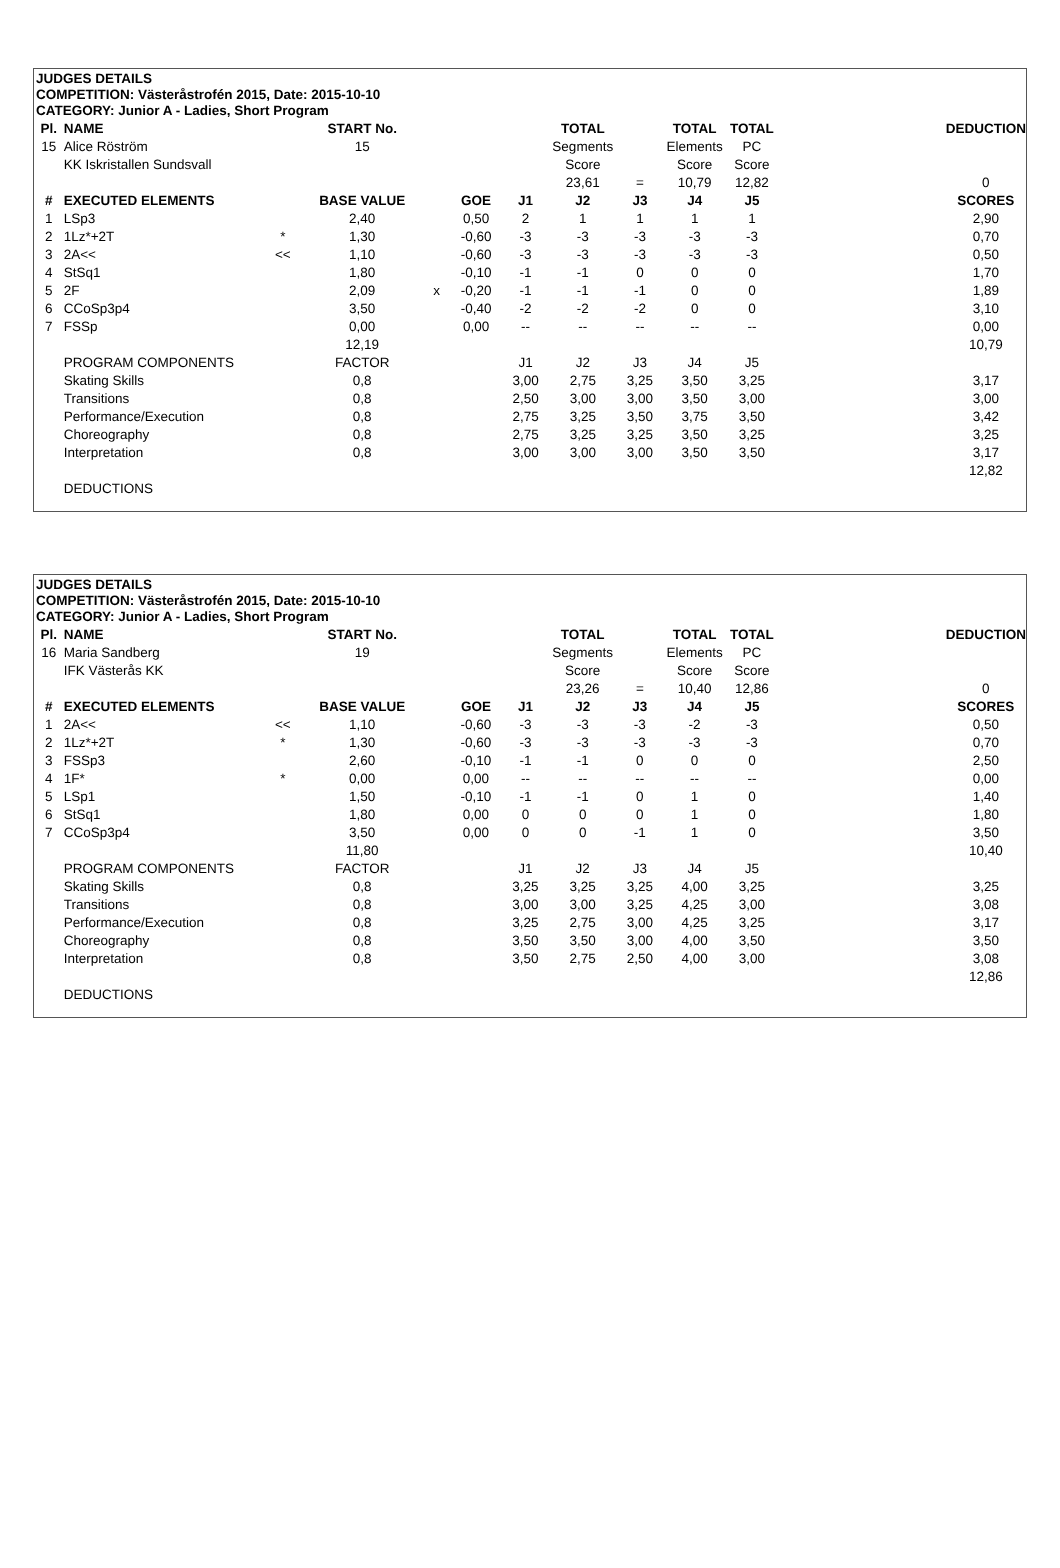JUDGES DETAILS
COMPETITION: Västeråstrofén 2015, Date: 2015-10-10
CATEGORY: Junior A - Ladies, Short Program
| Pl. | NAME | | START No. | | | | TOTAL | | TOTAL | TOTAL | | DEDUCTION |
| 15 | Alice Röström | | 15 | | | | Segments | | Elements | PC | | |
| | KK Iskristallen Sundsvall | | | | | | Score | | Score | Score | | |
| | | | | | | | 23,61 | = | 10,79 | 12,82 | | 0 |
| # | EXECUTED ELEMENTS | | BASE VALUE | | GOE | J1 | J2 | J3 | J4 | J5 | | SCORES |
| 1 | LSp3 | | 2,40 | | 0,50 | 2 | 1 | 1 | 1 | 1 | | 2,90 |
| 2 | 1Lz*+2T | * | 1,30 | | -0,60 | -3 | -3 | -3 | -3 | -3 | | 0,70 |
| 3 | 2A<< | << | 1,10 | | -0,60 | -3 | -3 | -3 | -3 | -3 | | 0,50 |
| 4 | StSq1 | | 1,80 | | -0,10 | -1 | -1 | 0 | 0 | 0 | | 1,70 |
| 5 | 2F | | 2,09 | x | -0,20 | -1 | -1 | -1 | 0 | 0 | | 1,89 |
| 6 | CCoSp3p4 | | 3,50 | | -0,40 | -2 | -2 | -2 | 0 | 0 | | 3,10 |
| 7 | FSSp | | 0,00 | | 0,00 | -- | -- | -- | -- | -- | | 0,00 |
| | | | 12,19 | | | | | | | | | 10,79 |
| | PROGRAM COMPONENTS | | FACTOR | | | J1 | J2 | J3 | J4 | J5 | | |
| | Skating Skills | | 0,8 | | | 3,00 | 2,75 | 3,25 | 3,50 | 3,25 | | 3,17 |
| | Transitions | | 0,8 | | | 2,50 | 3,00 | 3,00 | 3,50 | 3,00 | | 3,00 |
| | Performance/Execution | | 0,8 | | | 2,75 | 3,25 | 3,50 | 3,75 | 3,50 | | 3,42 |
| | Choreography | | 0,8 | | | 2,75 | 3,25 | 3,25 | 3,50 | 3,25 | | 3,25 |
| | Interpretation | | 0,8 | | | 3,00 | 3,00 | 3,00 | 3,50 | 3,50 | | 3,17 |
| | | | | | | | | | | | | 12,82 |
| | DEDUCTIONS | | | | | | | | | | | |
JUDGES DETAILS
COMPETITION: Västeråstrofén 2015, Date: 2015-10-10
CATEGORY: Junior A - Ladies, Short Program
| Pl. | NAME | | START No. | | | | TOTAL | | TOTAL | TOTAL | | DEDUCTION |
| 16 | Maria Sandberg | | 19 | | | | Segments | | Elements | PC | | |
| | IFK Västerås KK | | | | | | Score | | Score | Score | | |
| | | | | | | | 23,26 | = | 10,40 | 12,86 | | 0 |
| # | EXECUTED ELEMENTS | | BASE VALUE | | GOE | J1 | J2 | J3 | J4 | J5 | | SCORES |
| 1 | 2A<< | << | 1,10 | | -0,60 | -3 | -3 | -3 | -2 | -3 | | 0,50 |
| 2 | 1Lz*+2T | * | 1,30 | | -0,60 | -3 | -3 | -3 | -3 | -3 | | 0,70 |
| 3 | FSSp3 | | 2,60 | | -0,10 | -1 | -1 | 0 | 0 | 0 | | 2,50 |
| 4 | 1F* | * | 0,00 | | 0,00 | -- | -- | -- | -- | -- | | 0,00 |
| 5 | LSp1 | | 1,50 | | -0,10 | -1 | -1 | 0 | 1 | 0 | | 1,40 |
| 6 | StSq1 | | 1,80 | | 0,00 | 0 | 0 | 0 | 1 | 0 | | 1,80 |
| 7 | CCoSp3p4 | | 3,50 | | 0,00 | 0 | 0 | -1 | 1 | 0 | | 3,50 |
| | | | 11,80 | | | | | | | | | 10,40 |
| | PROGRAM COMPONENTS | | FACTOR | | | J1 | J2 | J3 | J4 | J5 | | |
| | Skating Skills | | 0,8 | | | 3,25 | 3,25 | 3,25 | 4,00 | 3,25 | | 3,25 |
| | Transitions | | 0,8 | | | 3,00 | 3,00 | 3,25 | 4,25 | 3,00 | | 3,08 |
| | Performance/Execution | | 0,8 | | | 3,25 | 2,75 | 3,00 | 4,25 | 3,25 | | 3,17 |
| | Choreography | | 0,8 | | | 3,50 | 3,50 | 3,00 | 4,00 | 3,50 | | 3,50 |
| | Interpretation | | 0,8 | | | 3,50 | 2,75 | 2,50 | 4,00 | 3,00 | | 3,08 |
| | | | | | | | | | | | | 12,86 |
| | DEDUCTIONS | | | | | | | | | | | |